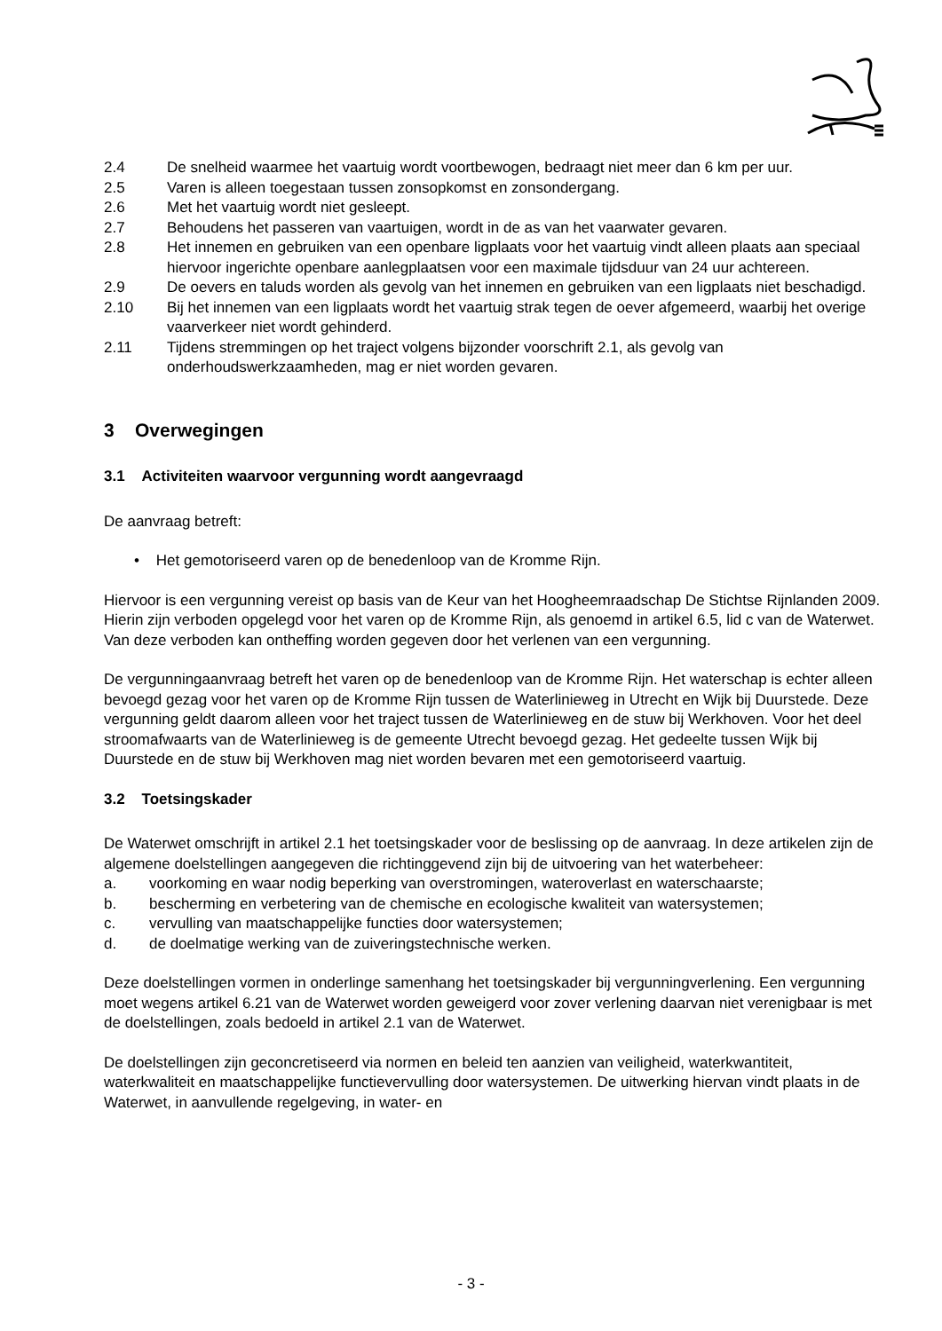2.4 De snelheid waarmee het vaartuig wordt voortbewogen, bedraagt niet meer dan 6 km per uur.
2.5 Varen is alleen toegestaan tussen zonsopkomst en zonsondergang.
2.6 Met het vaartuig wordt niet gesleept.
2.7 Behoudens het passeren van vaartuigen, wordt in de as van het vaarwater gevaren.
2.8 Het innemen en gebruiken van een openbare ligplaats voor het vaartuig vindt alleen plaats aan speciaal hiervoor ingerichte openbare aanlegplaatsen voor een maximale tijdsduur van 24 uur achtereen.
2.9 De oevers en taluds worden als gevolg van het innemen en gebruiken van een ligplaats niet beschadigd.
2.10 Bij het innemen van een ligplaats wordt het vaartuig strak tegen de oever afgemeerd, waarbij het overige vaarverkeer niet wordt gehinderd.
2.11 Tijdens stremmingen op het traject volgens bijzonder voorschrift 2.1, als gevolg van onderhoudswerkzaamheden, mag er niet worden gevaren.
3 Overwegingen
3.1 Activiteiten waarvoor vergunning wordt aangevraagd
De aanvraag betreft:
• Het gemotoriseerd varen op de benedenloop van de Kromme Rijn.
Hiervoor is een vergunning vereist op basis van de Keur van het Hoogheemraadschap De Stichtse Rijnlanden 2009. Hierin zijn verboden opgelegd voor het varen op de Kromme Rijn, als genoemd in artikel 6.5, lid c van de Waterwet. Van deze verboden kan ontheffing worden gegeven door het verlenen van een vergunning.
De vergunningaanvraag betreft het varen op de benedenloop van de Kromme Rijn. Het waterschap is echter alleen bevoegd gezag voor het varen op de Kromme Rijn tussen de Waterlinieweg in Utrecht en Wijk bij Duurstede. Deze vergunning geldt daarom alleen voor het traject tussen de Waterlinieweg en de stuw bij Werkhoven. Voor het deel stroomafwaarts van de Waterlinieweg is de gemeente Utrecht bevoegd gezag. Het gedeelte tussen Wijk bij Duurstede en de stuw bij Werkhoven mag niet worden bevaren met een gemotoriseerd vaartuig.
3.2 Toetsingskader
De Waterwet omschrijft in artikel 2.1 het toetsingskader voor de beslissing op de aanvraag. In deze artikelen zijn de algemene doelstellingen aangegeven die richtinggevend zijn bij de uitvoering van het waterbeheer:
a. voorkoming en waar nodig beperking van overstromingen, wateroverlast en waterschaarste;
b. bescherming en verbetering van de chemische en ecologische kwaliteit van watersystemen;
c. vervulling van maatschappelijke functies door watersystemen;
d. de doelmatige werking van de zuiveringstechnische werken.
Deze doelstellingen vormen in onderlinge samenhang het toetsingskader bij vergunningverlening. Een vergunning moet wegens artikel 6.21 van de Waterwet worden geweigerd voor zover verlening daarvan niet verenigbaar is met de doelstellingen, zoals bedoeld in artikel 2.1 van de Waterwet.
De doelstellingen zijn geconcretiseerd via normen en beleid ten aanzien van veiligheid, waterkwantiteit, waterkwaliteit en maatschappelijke functievervulling door watersystemen. De uitwerking hiervan vindt plaats in de Waterwet, in aanvullende regelgeving, in water- en
- 3 -